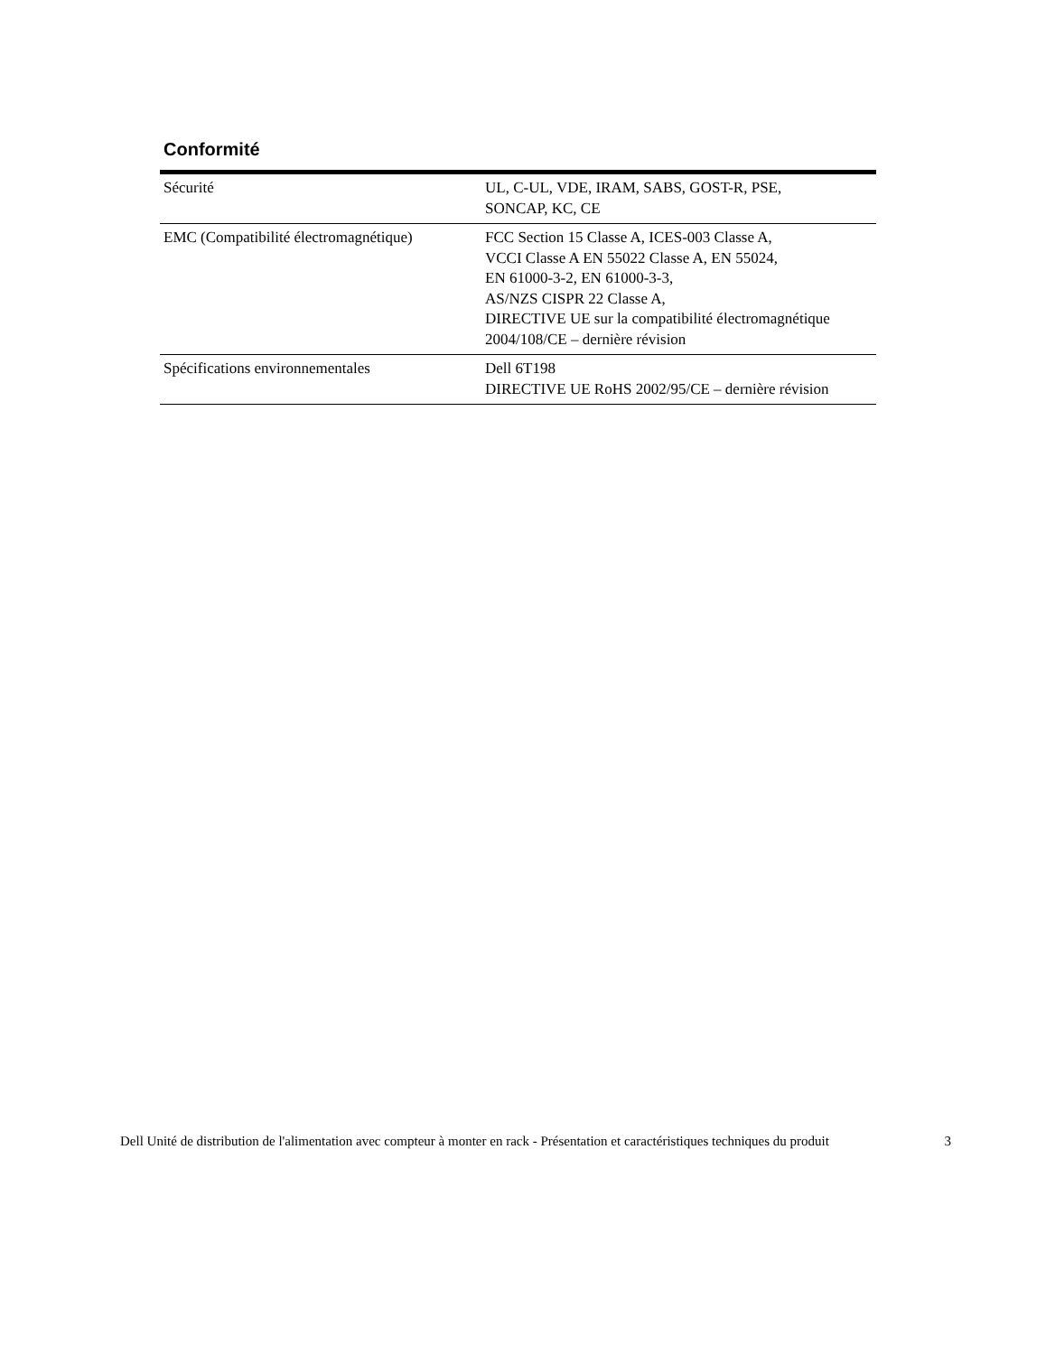Conformité
| Sécurité | UL, C-UL, VDE, IRAM, SABS, GOST-R, PSE, SONCAP, KC, CE |
| EMC (Compatibilité électromagnétique) | FCC Section 15 Classe A, ICES-003 Classe A, VCCI Classe A EN 55022 Classe A, EN 55024, EN 61000-3-2, EN 61000-3-3, AS/NZS CISPR 22 Classe A, DIRECTIVE UE sur la compatibilité électromagnétique 2004/108/CE – dernière révision |
| Spécifications environnementales | Dell 6T198 DIRECTIVE UE RoHS 2002/95/CE – dernière révision |
Dell Unité de distribution de l'alimentation avec compteur à monter en rack - Présentation et caractéristiques techniques du produit 3